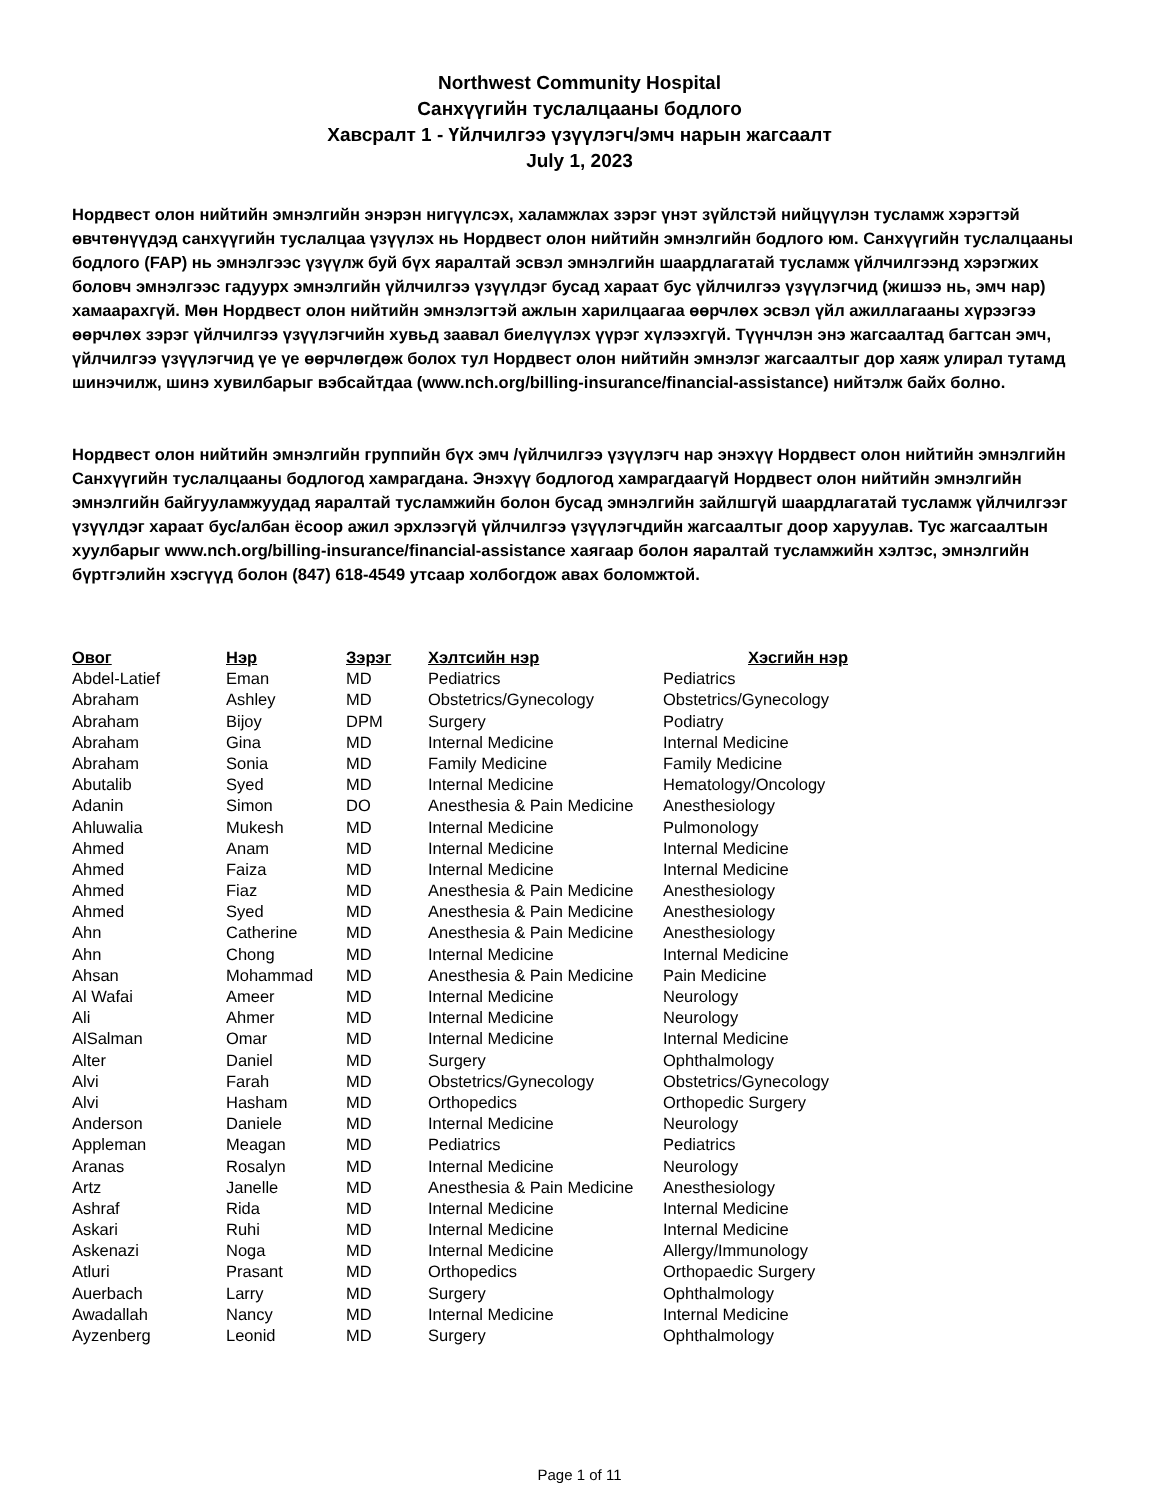Northwest Community Hospital
Санхүүгийн туслалцааны бодлого
Хавсралт 1 - Үйлчилгээ үзүүлэгч/эмч нарын жагсаалт
July 1, 2023
Нордвест олон нийтийн эмнэлгийн энэрэн нигүүлсэх, халамжлах зэрэг үнэт зүйлстэй нийцүүлэн тусламж хэрэгтэй өвчтөнүүдэд санхүүгийн туслалцаа үзүүлэх нь Нордвест олон нийтийн эмнэлгийн бодлого юм. Санхүүгийн туслалцааны бодлого (FAP) нь эмнэлгээс үзүүлж буй бүх яаралтай эсвэл эмнэлгийн шаардлагатай тусламж үйлчилгээнд хэрэгжих боловч эмнэлгээс гадуурх эмнэлгийн үйлчилгээ үзүүлдэг бусад хараат бус үйлчилгээ үзүүлэгчид (жишээ нь, эмч нар) хамаарахгүй. Мөн Нордвест олон нийтийн эмнэлэгтэй ажлын харилцаагаа өөрчлөх эсвэл үйл ажиллагааны хүрээгээ өөрчлөх зэрэг үйлчилгээ үзүүлэгчийн хувьд заавал биелүүлэх үүрэг хүлээхгүй. Түүнчлэн энэ жагсаалтад багтсан эмч, үйлчилгээ үзүүлэгчид үе үе өөрчлөгдөж болох тул Нордвест олон нийтийн эмнэлэг жагсаалтыг дор хаяж улирал тутамд шинэчилж, шинэ хувилбарыг вэбсайтдаа (www.nch.org/billing-insurance/financial-assistance) нийтэлж байх болно.
Нордвест олон нийтийн эмнэлгийн группийн бүх эмч /үйлчилгээ үзүүлэгч нар энэхүү Нордвест олон нийтийн эмнэлгийн Санхүүгийн туслалцааны бодлогод хамрагдана. Энэхүү бодлогод хамрагдаагүй Нордвест олон нийтийн эмнэлгийн эмнэлгийн байгууламжуудад яаралтай тусламжийн болон бусад эмнэлгийн зайлшгүй шаардлагатай тусламж үйлчилгээг үзүүлдэг хараат бус/албан ёсоор ажил эрхлээгүй үйлчилгээ үзүүлэгчдийн жагсаалтыг доор харуулав. Тус жагсаалтын хуулбарыг www.nch.org/billing-insurance/financial-assistance хаягаар болон яаралтай тусламжийн хэлтэс, эмнэлгийн бүртгэлийн хэсгүүд болон (847) 618-4549 утсаар холбогдож авах боломжтой.
| Овог | Нэр | Зэрэг | Хэлтсийн нэр | Хэсгийн нэр |
| --- | --- | --- | --- | --- |
| Abdel-Latief | Eman | MD | Pediatrics | Pediatrics |
| Abraham | Ashley | MD | Obstetrics/Gynecology | Obstetrics/Gynecology |
| Abraham | Bijoy | DPM | Surgery | Podiatry |
| Abraham | Gina | MD | Internal Medicine | Internal Medicine |
| Abraham | Sonia | MD | Family Medicine | Family Medicine |
| Abutalib | Syed | MD | Internal Medicine | Hematology/Oncology |
| Adanin | Simon | DO | Anesthesia & Pain Medicine | Anesthesiology |
| Ahluwalia | Mukesh | MD | Internal Medicine | Pulmonology |
| Ahmed | Anam | MD | Internal Medicine | Internal Medicine |
| Ahmed | Faiza | MD | Internal Medicine | Internal Medicine |
| Ahmed | Fiaz | MD | Anesthesia & Pain Medicine | Anesthesiology |
| Ahmed | Syed | MD | Anesthesia & Pain Medicine | Anesthesiology |
| Ahn | Catherine | MD | Anesthesia & Pain Medicine | Anesthesiology |
| Ahn | Chong | MD | Internal Medicine | Internal Medicine |
| Ahsan | Mohammad | MD | Anesthesia & Pain Medicine | Pain Medicine |
| Al Wafai | Ameer | MD | Internal Medicine | Neurology |
| Ali | Ahmer | MD | Internal Medicine | Neurology |
| AlSalman | Omar | MD | Internal Medicine | Internal Medicine |
| Alter | Daniel | MD | Surgery | Ophthalmology |
| Alvi | Farah | MD | Obstetrics/Gynecology | Obstetrics/Gynecology |
| Alvi | Hasham | MD | Orthopedics | Orthopedic Surgery |
| Anderson | Daniele | MD | Internal Medicine | Neurology |
| Appleman | Meagan | MD | Pediatrics | Pediatrics |
| Aranas | Rosalyn | MD | Internal Medicine | Neurology |
| Artz | Janelle | MD | Anesthesia & Pain Medicine | Anesthesiology |
| Ashraf | Rida | MD | Internal Medicine | Internal Medicine |
| Askari | Ruhi | MD | Internal Medicine | Internal Medicine |
| Askenazi | Noga | MD | Internal Medicine | Allergy/Immunology |
| Atluri | Prasant | MD | Orthopedics | Orthopaedic Surgery |
| Auerbach | Larry | MD | Surgery | Ophthalmology |
| Awadallah | Nancy | MD | Internal Medicine | Internal Medicine |
| Ayzenberg | Leonid | MD | Surgery | Ophthalmology |
Page 1 of 11